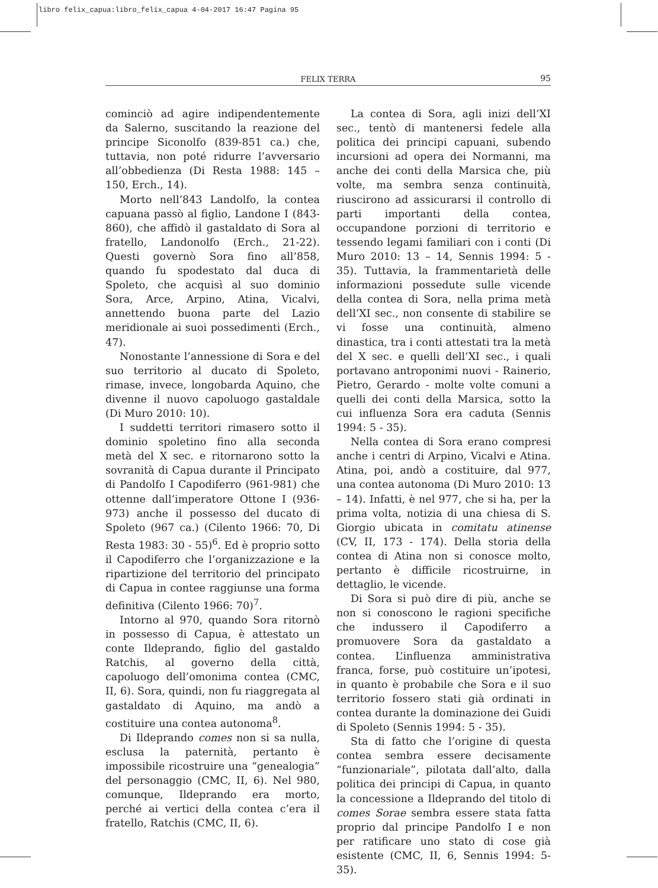libro felix_capua:libro_felix_capua 4-04-2017 16:47 Pagina 95
FELIX TERRA 95
cominciò ad agire indipendentemente da Salerno, suscitando la reazione del principe Siconolfo (839-851 ca.) che, tuttavia, non poté ridurre l’avversario all’obbedienza (Di Resta 1988: 145 – 150, Erch., 14).
Morto nell’843 Landolfo, la contea capuana passò al figlio, Landone I (843-860), che affidò il gastaldato di Sora al fratello, Landonolfo (Erch., 21-22). Questi governò Sora fino all’858, quando fu spodestato dal duca di Spoleto, che acquisì al suo dominio Sora, Arce, Arpino, Atina, Vicalvi, annettendo buona parte del Lazio meridionale ai suoi possedimenti (Erch., 47).
Nonostante l’annessione di Sora e del suo territorio al ducato di Spoleto, rimase, invece, longobarda Aquino, che divenne il nuovo capoluogo gastaldale (Di Muro 2010: 10).
I suddetti territori rimasero sotto il dominio spoletino fino alla seconda metà del X sec. e ritornarono sotto la sovranità di Capua durante il Principato di Pandolfo I Capodiferro (961-981) che ottenne dall’imperatore Ottone I (936-973) anche il possesso del ducato di Spoleto (967 ca.) (Cilento 1966: 70, Di Resta 1983: 30 - 55)<sup>6</sup>. Ed è proprio sotto il Capodiferro che l’organizzazione e la ripartizione del territorio del principato di Capua in contee raggiunse una forma definitiva (Cilento 1966: 70)<sup>7</sup>.
Intorno al 970, quando Sora ritornò in possesso di Capua, è attestato un conte Ildeprando, figlio del gastaldo Ratchis, al governo della città, capoluogo dell’omonima contea (CMC, II, 6). Sora, quindi, non fu riaggregata al gastaldato di Aquino, ma andò a costituire una contea autonoma<sup>8</sup>.
Di Ildeprando comes non si sa nulla, esclusa la paternità, pertanto è impossibile ricostruire una “genealogia” del personaggio (CMC, II, 6). Nel 980, comunque, Ildeprando era morto, perché ai vertici della contea c’era il fratello, Ratchis (CMC, II, 6).
La contea di Sora, agli inizi dell’XI sec., tentò di mantenersi fedele alla politica dei principi capuani, subendo incursioni ad opera dei Normanni, ma anche dei conti della Marsica che, più volte, ma sembra senza continuità, riuscirono ad assicurarsi il controllo di parti importanti della contea, occupandone porzioni di territorio e tessendo legami familiari con i conti (Di Muro 2010: 13 – 14, Sennis 1994: 5 - 35). Tuttavia, la frammentarietà delle informazioni possedute sulle vicende della contea di Sora, nella prima metà dell’XI sec., non consente di stabilire se vi fosse una continuità, almeno dinastica, tra i conti attestati tra la metà del X sec. e quelli dell’XI sec., i quali portavano antroponimi nuovi - Rainerio, Pietro, Gerardo - molte volte comuni a quelli dei conti della Marsica, sotto la cui influenza Sora era caduta (Sennis 1994: 5 - 35).
Nella contea di Sora erano compresi anche i centri di Arpino, Vicalvi e Atina. Atina, poi, andò a costituire, dal 977, una contea autonoma (Di Muro 2010: 13 – 14). Infatti, è nel 977, che si ha, per la prima volta, notizia di una chiesa di S. Giorgio ubicata in comitatu atinense (CV, II, 173 - 174). Della storia della contea di Atina non si conosce molto, pertanto è difficile ricostruirne, in dettaglio, le vicende.
Di Sora si può dire di più, anche se non si conoscono le ragioni specifiche che indussero il Capodiferro a promuovere Sora da gastaldato a contea. L’influenza amministrativa franca, forse, può costituire un’ipotesi, in quanto è probabile che Sora e il suo territorio fossero stati già ordinati in contea durante la dominazione dei Guidi di Spoleto (Sennis 1994: 5 - 35).
Sta di fatto che l’origine di questa contea sembra essere decisamente “funzionariale”, pilotata dall’alto, dalla politica dei principi di Capua, in quanto la concessione a Ildeprando del titolo di comes Sorae sembra essere stata fatta proprio dal principe Pandolfo I e non per ratificare uno stato di cose già esistente (CMC, II, 6, Sennis 1994: 5-35).